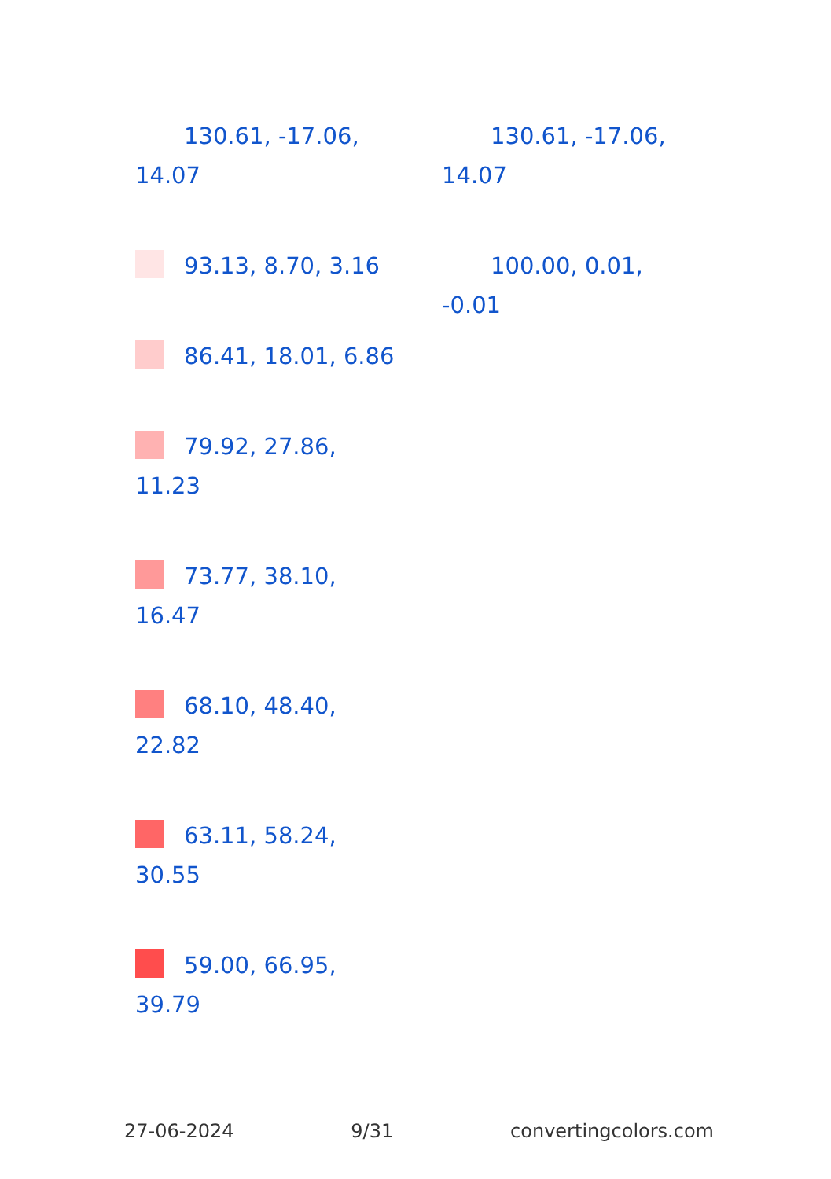130.61, -17.06, 14.07
93.13, 8.70, 3.16
86.41, 18.01, 6.86
79.92, 27.86, 11.23
73.77, 38.10, 16.47
68.10, 48.40, 22.82
63.11, 58.24, 30.55
59.00, 66.95, 39.79
130.61, -17.06, 14.07
100.00, 0.01, -0.01
27-06-2024 9/31 convertingcolors.com